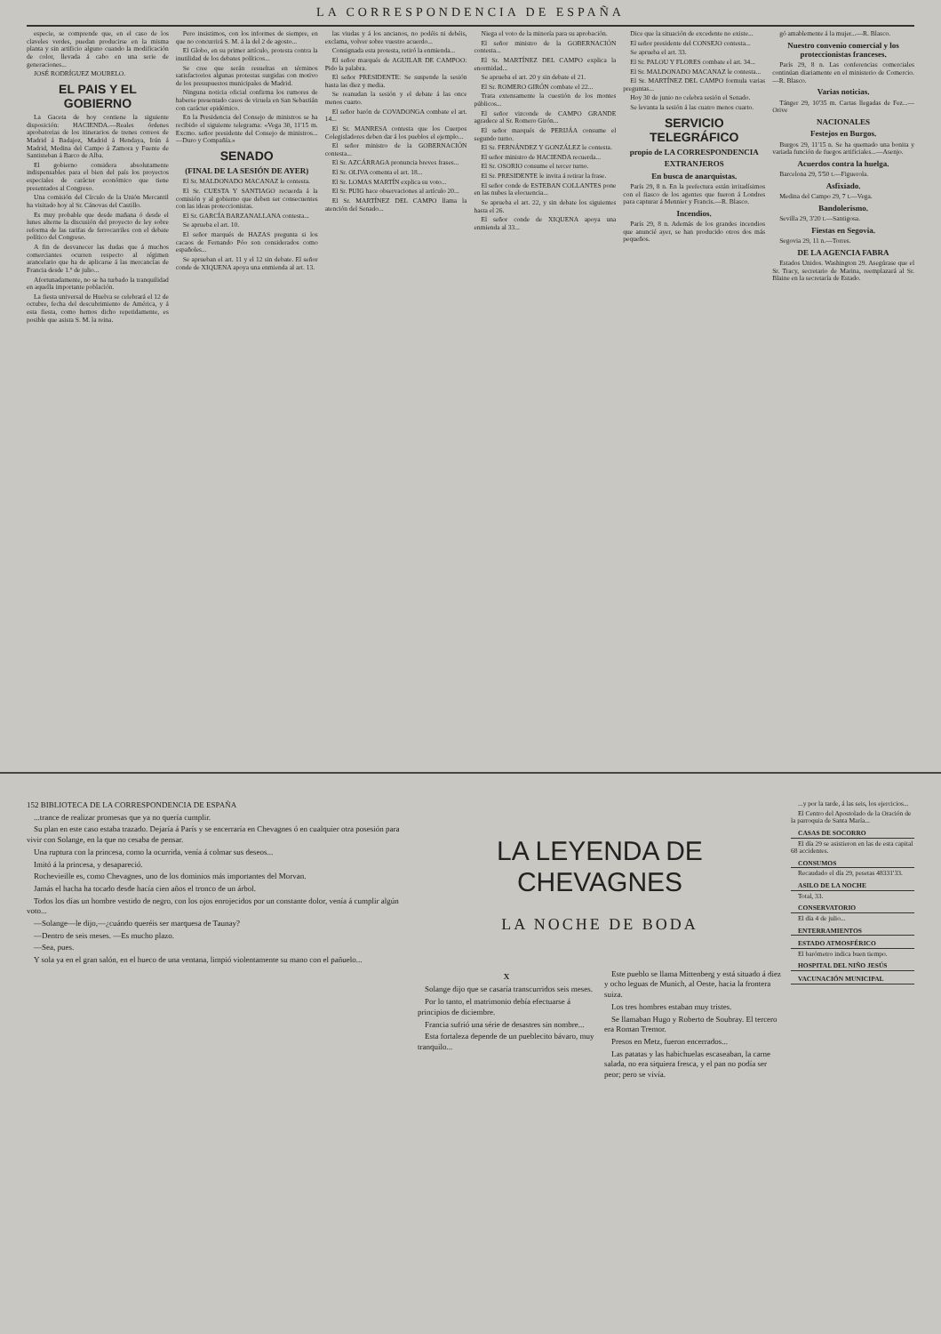LA CORRESPONDENCIA DE ESPAÑA
especie, se comprende que, en el caso de los claveles verdes, puedan producirse en la misma planta y sin artificio alguno cuando la modificación de color, llevada á cabo en una serie de generaciones...
JOSÉ RODRÍGUEZ MOURELO.
EL PAIS Y EL GOBIERNO
La Gaceta de hoy contiene la siguiente disposición: HACIENDA.—Reales órdenes aprobatorias de los itinerarios de trenes correos de Madrid á Badajoz, Madrid á Hendaya, Irún á Madrid, Medina del Campo á Zamora y Fuente de Santisteban á Barco de Alba.
El gobierno considera absolutamente indispensables para el bien del país los proyectos especiales de carácter económico que tiene presentados al Congreso.
Una comisión del Círculo de la Unión Mercantil ha visitado hoy al Sr. Cánovas del Castillo.
Es muy probable que desde mañana ó desde el lunes alterne la discusión del proyecto de ley sobre reforma de las tarifas de ferrocarriles con el debate político del Congreso.
A fin de desvanecer las dudas que á muchos comerciantes ocurren respecto al régimen arancelario que ha de aplicarse á las mercancías de Francia desde 1.º de julio...
Afortunadamente, no se ha turbado la tranquilidad en aquella importante población.
La fiesta universal de Huelva se celebrará el 12 de octubre, fecha del descubrimiento de América, y á esta fiesta, como hemos dicho repetidamente, es posible que asista S. M. la reina.
Pero insistimos, con los informes de siempre, en que no concurrirá S. M. á la del 2 de agosto...
El Globo, en su primer artículo, protesta contra la inutilidad de los debates políticos...
Se cree que serán resueltas en términos satisfactorios algunas protestas surgidas con motivo de los presupuestos municipales de Madrid.
Ninguna noticia oficial confirma los rumores de haberse presentado casos de viruela en San Sebastián con carácter epidémico.
En la Presidencia del Consejo de ministros se ha recibido el siguiente telegrama: «Vega 30, 11'15 m. Excmo. señor presidente del Consejo de ministros...—Duro y Compañía.»
SENADO
(FINAL DE LA SESIÓN DE AYER)
El Sr. MALDONADO MACANAZ le contesta.
El Sr. CUESTA Y SANTIAGO recuerda á la comisión y al gobierno que deben ser consecuentes con las ideas proteccionistas.
El Sr. GARCÍA BARZANALLANA contesta...
Se aprueba el art. 10.
El señor marqués de HAZAS pregunta si los cacaos de Fernando Póo son considerados como españoles...
Se aprueban el art. 11 y el 12 sin debate. El señor conde de XIQUENA apoya una enmienda al art. 13.
las viudas y á los ancianos, no podéis ni debéis, exclama, volver sobre vuestro acuerdo...
Consignada esta protesta, retiró la enmienda...
El señor marqués de AGUILAR DE CAMPOO: Pido la palabra.
El señor PRESIDENTE: Se suspende la sesión hasta las diez y media.
Se reanudan la sesión y el debate á las once menos cuarto.
El señor barón de COVADONGA combate el art. 14...
El Sr. MANRESA contesta que los Cuerpos Colegisladores deben dar á los pueblos el ejemplo...
El señor ministro de la GOBERNACIÓN contesta...
El Sr. AZCÁRRAGA pronuncia breves frases...
El Sr. OLIVA comenta el art. 18...
El Sr. LOMAS MARTÍN explica su voto...
El Sr. PUIG hace observaciones al artículo 20...
El Sr. MARTÍNEZ DEL CAMPO llama la atención del Senado...
Niega el voto de la minoría para su aprobación.
El señor ministro de la GOBERNACIÓN contesta...
El Sr. MARTÍNEZ DEL CAMPO explica la enormidad...
Se aprueba el art. 20 y sin debate el 21.
El Sr. ROMERO GIRÓN combate el 22...
Trata extensamente la cuestión de los montes públicos...
El señor vizconde de CAMPO GRANDE agradece al Sr. Romero Girón...
El señor marqués de PERIJÁA consume el segundo turno.
El Sr. FERNÁNDEZ Y GONZÁLEZ le contesta.
El señor ministro de HACIENDA recuerda...
El Sr. OSORIO consume el tercer turno.
El Sr. PRESIDENTE le invita á retirar la frase.
El señor conde de ESTEBAN COLLANTES pone en las nubes la elocuencia...
Se aprueba el art. 22, y sin debate los siguientes hasta el 26.
El señor conde de XIQUENA apoya una enmienda al 33...
Dice que la situación de excedente no existe...
El señor presidente del CONSEJO contesta...
Se aprueba el art. 33.
El Sr. PALOU Y FLORES combate el art. 34...
El Sr. MALDONADO MACANAZ le contesta...
El Sr. MARTÍNEZ DEL CAMPO formula varias preguntas...
Hoy 30 de junio no celebra sesión el Senado.
Se levanta la sesión á las cuatro menos cuarto.
SERVICIO TELEGRÁFICO
propio de LA CORRESPONDENCIA
EXTRANJEROS
En busca de anarquistas.
París 29, 8 n. En la prefectura están irritadísimos con el fiasco de los agentes que fueron á Londres para capturar á Mennier y Francis.—R. Blasco.
Incendios.
París 29, 8 n. Además de los grandes incendios que anuncié ayer, se han producido otros dos más pequeños.
gó amablemente á la mujer...—R. Blasco.
Nuestro convenio comercial y los proteccionistas franceses.
París 29, 8 n. Las conferencias comerciales continúan diariamente en el ministerio de Comercio.—R. Blasco.
Varias noticias.
Tánger 29, 10'35 m. Cartas llegadas de Fez...—Orive
NACIONALES
Festejos en Burgos.
Burgos 29, 11'15 n. Se ha quemado una bonita y variada función de fuegos artificiales...—Asenjo.
Acuerdos contra la huelga.
Barcelona 29, 5'50 t.—Figuerola.
Asfixiado.
Medina del Campo 29, 7 t.—Vega.
Bandolerismo.
Sevilla 29, 3'20 t.—Santigosa.
Fiestas en Segovia.
Segovia 29, 11 n.—Torres.
DE LA AGENCIA FABRA
Estados Unidos. Washington 29. Asegúrase que el Sr. Tracy, secretario de Marina, reemplazará al Sr. Blaine en la secretaría de Estado.
152 BIBLIOTECA DE LA CORRESPONDENCIA DE ESPAÑA
...trance de realizar promesas que ya no quería cumplir.
Su plan en este caso estaba trazado. Dejaría á París y se encerraría en Chevagnes ó en cualquier otra posesión para vivir con Solange, en la que no cesaba de pensar.
Una ruptura con la princesa, como la ocurrida, venía á colmar sus deseos...
Imitó á la princesa, y desapareció.
Rochevieille es, como Chevagnes, uno de los dominios más importantes del Morvan.
Jamás el hacha ha tocado desde hacía cien años el tronco de un árbol.
Todos los días un hombre vestido de negro, con los ojos enrojecidos por un constante dolor, venía á cumplir algún voto...
—Solange—le dijo,—¿cuándo queréis ser marquesa de Taunay?
—Dentro de seis meses. —Es mucho plazo.
—Sea, pues.
Y sola ya en el gran salón, en el hueco de una ventana, limpió violentamente su mano con el pañuelo...
LA LEYENDA DE CHEVAGNES
LA NOCHE DE BODA
X
Solange dijo que se casaría transcurridos seis meses.
Por lo tanto, el matrimonio debía efectuarse á principios de diciembre.
Francia sufrió una série de desastres sin nombre...
Esta fortaleza depende de un pueblecito bávaro, muy tranquilo...
Este pueblo se llama Mittenberg y está situado á diez y ocho leguas de Munich, al Oeste, hacia la frontera suiza.
Los tres hombres estaban muy tristes.
Se llamaban Hugo y Roberto de Soubray. El tercero era Roman Tremor.
Presos en Metz, fueron encerrados...
Las patatas y las habichuelas escaseaban, la carne salada, no era siquiera fresca, y el pan no podía ser peor; pero se vivía.
...y por la tarde, á las seis, los ejercicios...
El Centro del Apostolado de la Oración de la parroquia de Santa María...
CASAS DE SOCORRO
El día 29 se asistieron en las de esta capital 68 accidentes.
CONSUMOS
Recaudado el día 29, pesetas 48331'33.
ASILO DE LA NOCHE
Total, 33.
CONSERVATORIO
El día 4 de julio...
ENTERRAMIENTOS
ESTADO ATMOSFÉRICO
El barómetro indica buen tiempo.
HOSPITAL DEL NIÑO JESÚS
VACUNACIÓN MUNICIPAL